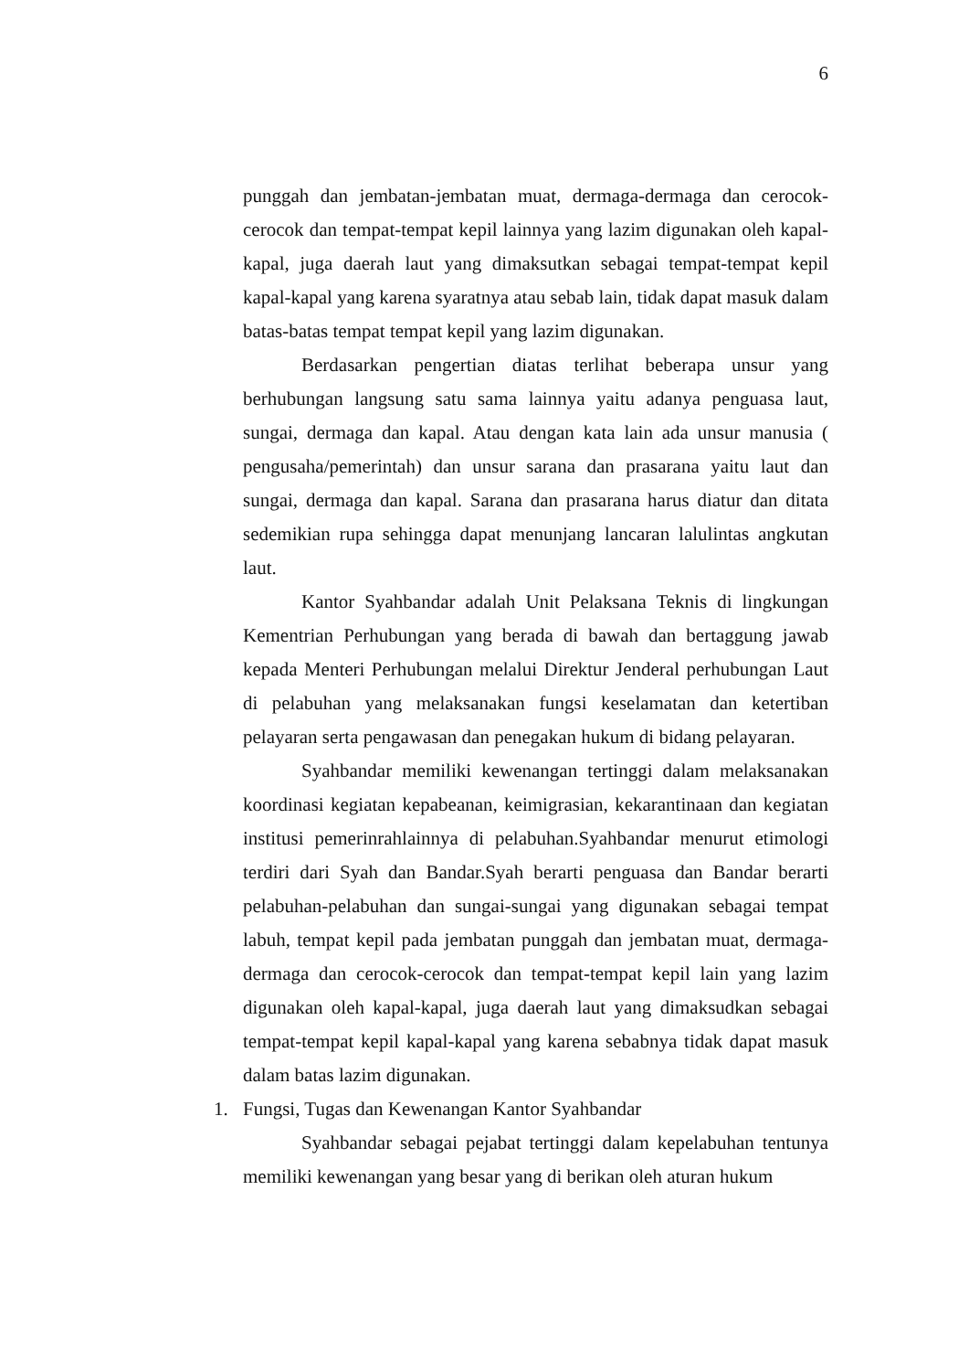6
punggah dan jembatan-jembatan muat, dermaga-dermaga dan cerocok-cerocok dan tempat-tempat kepil lainnya yang lazim digunakan oleh kapal-kapal, juga daerah laut yang dimaksutkan sebagai tempat-tempat kepil kapal-kapal yang karena syaratnya atau sebab lain, tidak dapat masuk dalam batas-batas tempat tempat kepil yang lazim digunakan.
Berdasarkan pengertian diatas terlihat beberapa unsur yang berhubungan langsung satu sama lainnya yaitu adanya penguasa laut, sungai, dermaga dan kapal. Atau dengan kata lain ada unsur manusia ( pengusaha/pemerintah) dan unsur sarana dan prasarana yaitu laut dan sungai, dermaga dan kapal. Sarana dan prasarana harus diatur dan ditata sedemikian rupa sehingga dapat menunjang lancaran lalulintas angkutan laut.
Kantor Syahbandar adalah Unit Pelaksana Teknis di lingkungan Kementrian Perhubungan yang berada di bawah dan bertaggung jawab kepada Menteri Perhubungan melalui Direktur Jenderal perhubungan Laut di pelabuhan yang melaksanakan fungsi keselamatan dan ketertiban pelayaran serta pengawasan dan penegakan hukum di bidang pelayaran.
Syahbandar memiliki kewenangan tertinggi dalam melaksanakan koordinasi kegiatan kepabeanan, keimigrasian, kekarantinaan dan kegiatan institusi pemerinrahlainnya di pelabuhan.Syahbandar menurut etimologi terdiri dari Syah dan Bandar.Syah berarti penguasa dan Bandar berarti pelabuhan-pelabuhan dan sungai-sungai yang digunakan sebagai tempat labuh, tempat kepil pada jembatan punggah dan jembatan muat, dermaga-dermaga dan cerocok-cerocok dan tempat-tempat kepil lain yang lazim digunakan oleh kapal-kapal, juga daerah laut yang dimaksudkan sebagai tempat-tempat kepil kapal-kapal yang karena sebabnya tidak dapat masuk dalam batas lazim digunakan.
1. Fungsi, Tugas dan Kewenangan Kantor Syahbandar
Syahbandar sebagai pejabat tertinggi dalam kepelabuhan tentunya memiliki kewenangan yang besar yang di berikan oleh aturan hukum